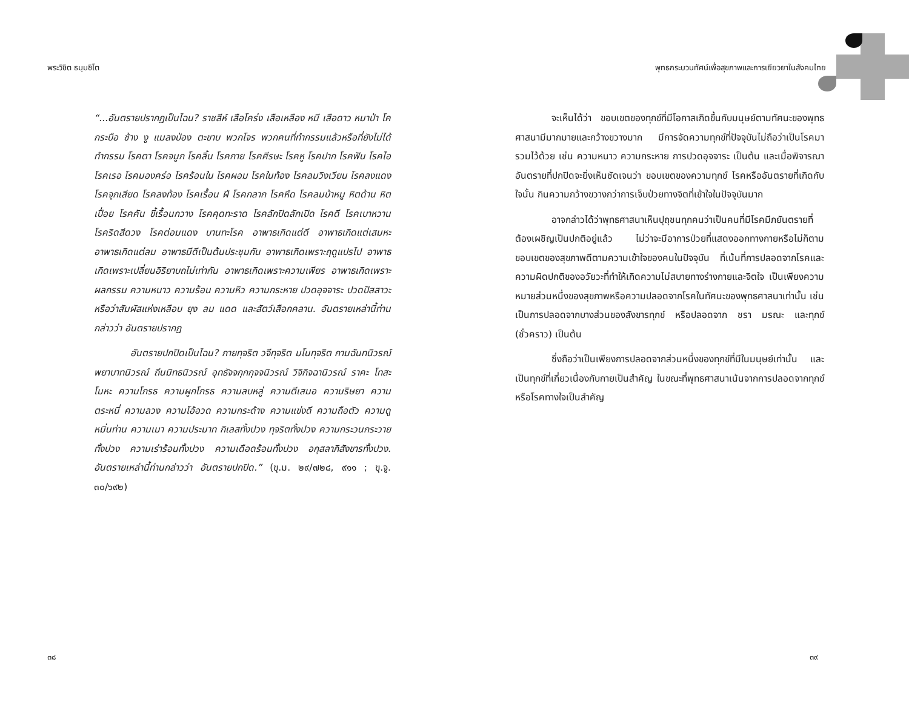พระวิชิต ธมฺมชิโต
“...อันตรายปรากฏเป็นไฉน? ราชสีห์ เสือโคร่ง เสือเหลือง หมี เสือดาว หมาป่า โค กระบือ ช้าง งู แมลงป่อง ตะขาบ พวกโจร พวกคนที่ทำกรรมแล้วหรือที่ยังไม่ได้ทำกรรม โรคตา โรคจมูก โรคลิ้น โรคกาย โรคศีรษะ โรคหู โรคปาก โรคฟัน โรคไอ โรคเรอ โรคมองคร่อ โรคร้อนใน โรคผอม โรคในท้อง โรคลมวิงเวียน โรคลงแดง โรคจุกเสียด โรคลงท้อง โรคเรื้อน ฝี โรคกลาก โรคหืด โรคลมบ้าหมู หิตด้าน หิตเปื่อย โรคคัน ขี้เรื้อนกวาง โรคคุดทะราด โรคลักปิดลักเปิด โรคดี โรคเบาหวาน โรคริดสีดวง โรคต่อมแดง บานทะโรค อาพาธเกิดแต่ดี อาพาธเกิดแต่เสมหะ อาพาธเกิดแต่ลม อาพาธมีดีเป็นต้นประชุมกัน อาพาธเกิดเพราะฤดูแปรไป อาพาธเกิดเพราะเปลี่ยนอิริยาบถไม่เท่ากัน อาพาธเกิดเพราะความเพียร อาพาธเกิดเพราะผลกรรม ความหนาว ความร้อน ความหิว ความกระหาย ปวดอุจจาระ ปวดปัสสาวะ หรือว่าสัมผัสแห่งเหลือบ ยุง ลม แดด และสัตว์เสือกคลาน. อันตรายเหล่านี้ท่านกล่าวว่า อันตรายปรากฏ
อันตรายปกปิดเป็นไฉน? กายทุจริต วจีทุจริต มโนทุจริต กามฉันทนิวรณ์ พยาบาทนิวรณ์ ถีนมิทธนิวรณ์ อุทธัจจกุกกุจจนิวรณ์ วิจิกิจฉานิวรณ์ ราคะ โทสะ โมหะ ความโกรธ ความผูกโกรธ ความลบหลู่ ความตีเสมอ ความริษยา ความตระหนี่ ความลวง ความโอ้อวด ความกระด้าง ความแข่งดี ความถือตัว ความดูหมิ่นท่าน ความเมา ความประมาท กิเลสทั้งปวง ทุจริตทั้งปวง ความกระวนกระวายทั้งปวง ความเร่าร้อนทั้งปวง ความเดือดร้อนทั้งปวง อกุสลาภิสังขารทั้งปวง. อันตรายเหล่านี้ท่านกล่าวว่า อันตรายปกปิด.” (ขุ.ม. ๒๙/๗๒๘, ๙๑๑ ; ขุ.จู. ๓๐/๖๙๒)
๓๘
พุทธกระบวนทัศน์เพื่อสุขภาพและการเยียวยาในสังคมไทย
จะเห็นได้ว่า ขอบเขตของทุกข์ที่มีโอกาสเกิดขึ้นกับมนุษย์ตามทัศนะของพุทธศาสนามีมากมายและกว้างขวางมาก มีการจัดความทุกข์ที่ปัจจุบันไม่ถือว่าเป็นโรคมารวมไว้ด้วย เช่น ความหนาว ความกระหาย การปวดอุจจาระ เป็นต้น และเมื่อพิจารณาอันตรายที่ปกปิดจะยิ่งเห็นชัดเจนว่า ขอบเขตของความทุกข์ โรคหรืออันตรายที่เกิดกับใจนั้น กินความกว้างขวางกว่าการเจ็บป่วยทางจิตที่เข้าใจในปัจจุบันมาก
อาจกล่าวได้ว่าพุทธศาสนาเห็นปุถุชนทุกคนว่าเป็นคนที่มีโรคมีภยันตรายที่ต้องเผชิญเป็นปกติอยู่แล้ว ไม่ว่าจะมีอาการป่วยที่แสดงออกทางกายหรือไม่ก็ตาม ขอบเขตของสุขภาพดีตามความเข้าใจของคนในปัจจุบัน ที่เน้นที่การปลอดจากโรคและความผิดปกติของอวัยวะที่ทำให้เกิดความไม่สบายทางร่างกายและจิตใจ เป็นเพียงความหมายส่วนหนึ่งของสุขภาพหรือความปลอดจากโรคในทัศนะของพุทธศาสนาเท่านั้น เช่น เป็นการปลอดจากบางส่วนของสังขารทุกข์ หรือปลอดจาก ชรา มรณะ และทุกข์ (ชั่วคราว) เป็นต้น
ซึ่งถือว่าเป็นเพียงการปลอดจากส่วนหนึ่งของทุกข์ที่มีในมนุษย์เท่านั้น และเป็นทุกข์ที่เกี่ยวเนื่องกับกายเป็นสำคัญ ในขณะที่พุทธศาสนาเน้นจากการปลอดจากทุกข์หรือโรคทางใจเป็นสำคัญ
๓๙